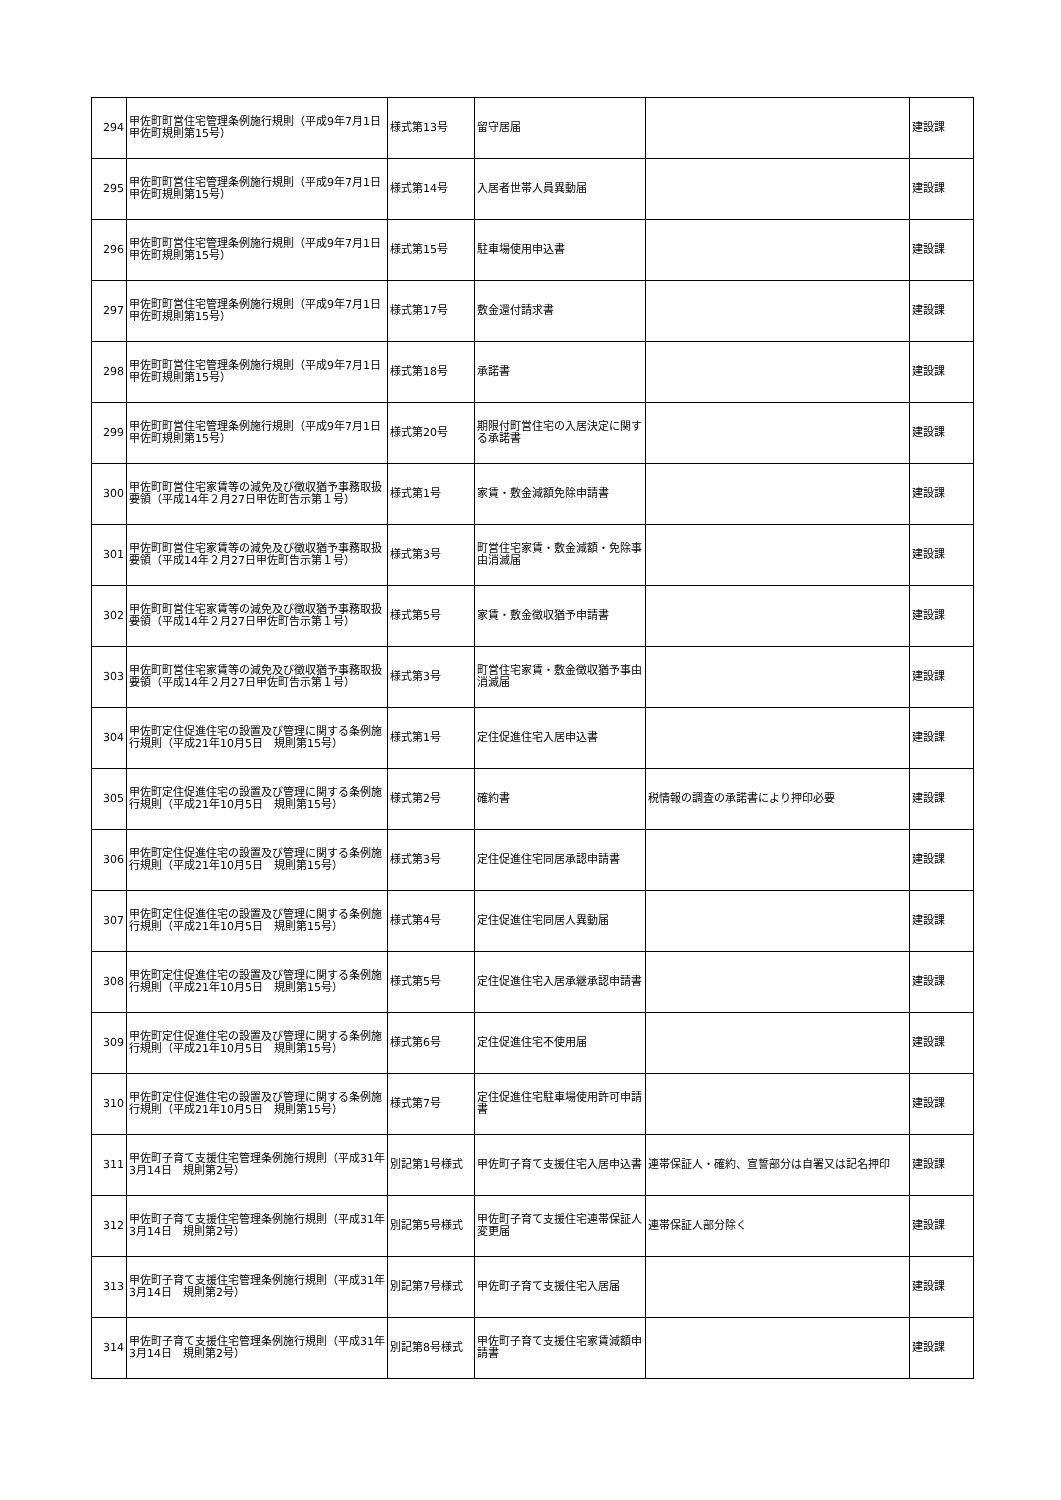| 294 | 甲佐町町営住宅管理条例施行規則（平成9年7月1日甲佐町規則第15号） | 様式第13号 | 留守居届 | | 建設課 |
| 295 | 甲佐町町営住宅管理条例施行規則（平成9年7月1日甲佐町規則第15号） | 様式第14号 | 入居者世帯人員異動届 | | 建設課 |
| 296 | 甲佐町町営住宅管理条例施行規則（平成9年7月1日甲佐町規則第15号） | 様式第15号 | 駐車場使用申込書 | | 建設課 |
| 297 | 甲佐町町営住宅管理条例施行規則（平成9年7月1日甲佐町規則第15号） | 様式第17号 | 敷金還付請求書 | | 建設課 |
| 298 | 甲佐町町営住宅管理条例施行規則（平成9年7月1日甲佐町規則第15号） | 様式第18号 | 承諾書 | | 建設課 |
| 299 | 甲佐町町営住宅管理条例施行規則（平成9年7月1日甲佐町規則第15号） | 様式第20号 | 期限付町営住宅の入居決定に関する承諾書 | | 建設課 |
| 300 | 甲佐町町営住宅家賃等の減免及び徴収猶予事務取扱要領（平成14年２月27日甲佐町告示第１号） | 様式第1号 | 家賃・敷金減額免除申請書 | | 建設課 |
| 301 | 甲佐町町営住宅家賃等の減免及び徴収猶予事務取扱要領（平成14年２月27日甲佐町告示第１号） | 様式第3号 | 町営住宅家賃・敷金減額・免除事由消滅届 | | 建設課 |
| 302 | 甲佐町町営住宅家賃等の減免及び徴収猶予事務取扱要領（平成14年２月27日甲佐町告示第１号） | 様式第5号 | 家賃・敷金徴収猶予申請書 | | 建設課 |
| 303 | 甲佐町町営住宅家賃等の減免及び徴収猶予事務取扱要領（平成14年２月27日甲佐町告示第１号） | 様式第3号 | 町営住宅家賃・敷金徴収猶予事由消滅届 | | 建設課 |
| 304 | 甲佐町定住促進住宅の設置及び管理に関する条例施行規則（平成21年10月5日 規則第15号） | 様式第1号 | 定住促進住宅入居申込書 | | 建設課 |
| 305 | 甲佐町定住促進住宅の設置及び管理に関する条例施行規則（平成21年10月5日 規則第15号） | 様式第2号 | 確約書 | 税情報の調査の承諾書により押印必要 | 建設課 |
| 306 | 甲佐町定住促進住宅の設置及び管理に関する条例施行規則（平成21年10月5日 規則第15号） | 様式第3号 | 定住促進住宅同居承認申請書 | | 建設課 |
| 307 | 甲佐町定住促進住宅の設置及び管理に関する条例施行規則（平成21年10月5日 規則第15号） | 様式第4号 | 定住促進住宅同居人異動届 | | 建設課 |
| 308 | 甲佐町定住促進住宅の設置及び管理に関する条例施行規則（平成21年10月5日 規則第15号） | 様式第5号 | 定住促進住宅入居承継承認申請書 | | 建設課 |
| 309 | 甲佐町定住促進住宅の設置及び管理に関する条例施行規則（平成21年10月5日 規則第15号） | 様式第6号 | 定住促進住宅不使用届 | | 建設課 |
| 310 | 甲佐町定住促進住宅の設置及び管理に関する条例施行規則（平成21年10月5日 規則第15号） | 様式第7号 | 定住促進住宅駐車場使用許可申請書 | | 建設課 |
| 311 | 甲佐町子育て支援住宅管理条例施行規則（平成31年3月14日 規則第2号） | 別記第1号様式 | 甲佐町子育て支援住宅入居申込書 | 連帯保証人・確約、宣誓部分は自署又は記名押印 | 建設課 |
| 312 | 甲佐町子育て支援住宅管理条例施行規則（平成31年3月14日 規則第2号） | 別記第5号様式 | 甲佐町子育て支援住宅連帯保証人変更届 | 連帯保証人部分除く | 建設課 |
| 313 | 甲佐町子育て支援住宅管理条例施行規則（平成31年3月14日 規則第2号） | 別記第7号様式 | 甲佐町子育て支援住宅入居届 | | 建設課 |
| 314 | 甲佐町子育て支援住宅管理条例施行規則（平成31年3月14日 規則第2号） | 別記第8号様式 | 甲佐町子育て支援住宅家賃減額申請書 | | 建設課 |